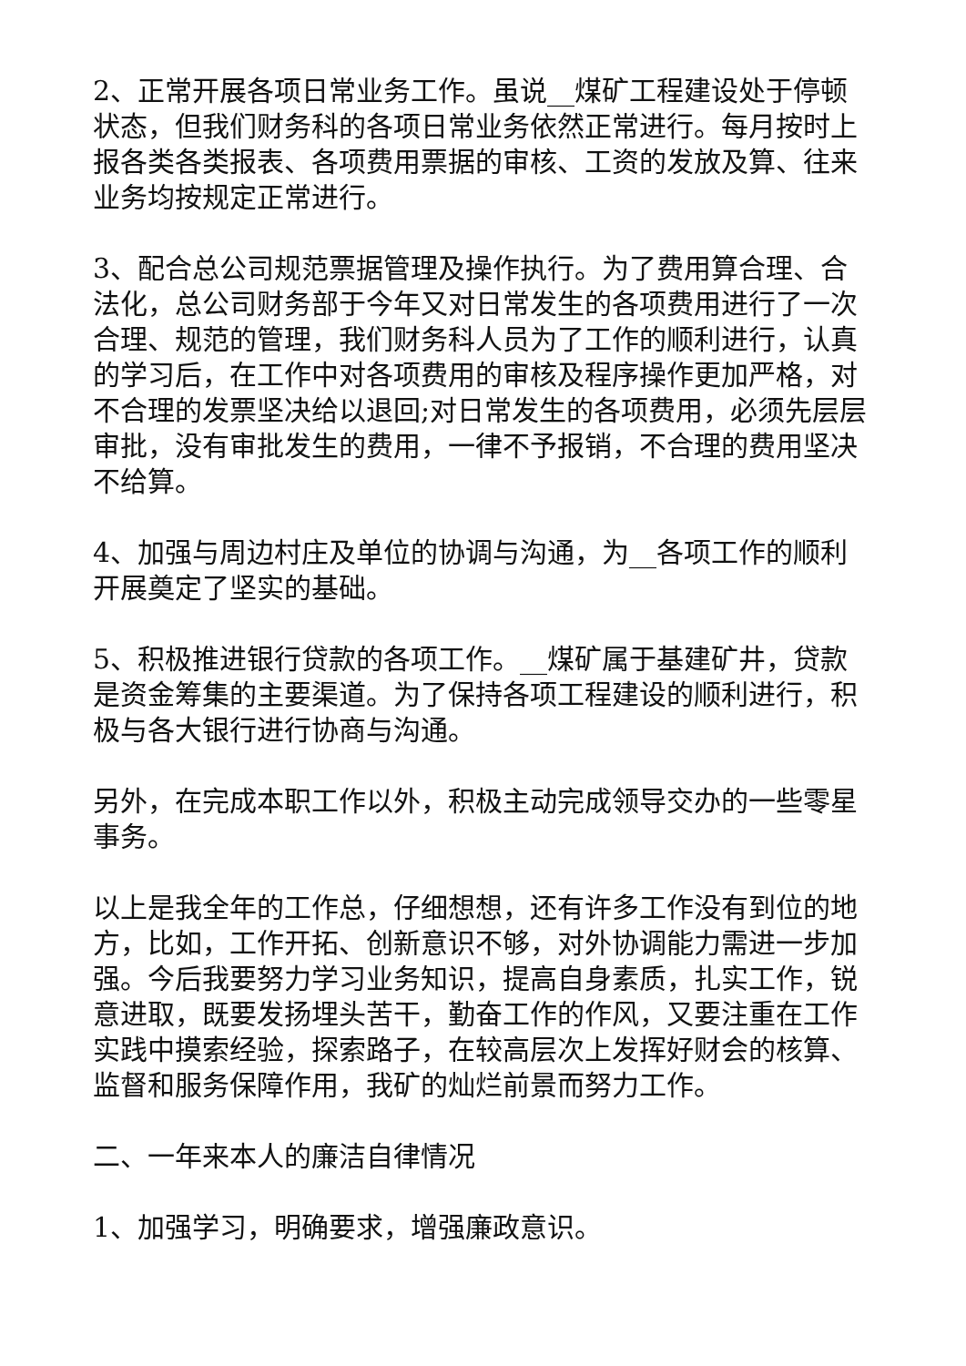2、正常开展各项日常业务工作。虽说__煤矿工程建设处于停顿状态，但我们财务科的各项日常业务依然正常进行。每月按时上报各类各类报表、各项费用票据的审核、工资的发放及算、往来业务均按规定正常进行。
3、配合总公司规范票据管理及操作执行。为了费用算合理、合法化，总公司财务部于今年又对日常发生的各项费用进行了一次合理、规范的管理，我们财务科人员为了工作的顺利进行，认真的学习后，在工作中对各项费用的审核及程序操作更加严格，对不合理的发票坚决给以退回;对日常发生的各项费用，必须先层层审批，没有审批发生的费用，一律不予报销，不合理的费用坚决不给算。
4、加强与周边村庄及单位的协调与沟通，为__各项工作的顺利开展奠定了坚实的基础。
5、积极推进银行贷款的各项工作。__煤矿属于基建矿井，贷款是资金筹集的主要渠道。为了保持各项工程建设的顺利进行，积极与各大银行进行协商与沟通。
另外，在完成本职工作以外，积极主动完成领导交办的一些零星事务。
以上是我全年的工作总，仔细想想，还有许多工作没有到位的地方，比如，工作开拓、创新意识不够，对外协调能力需进一步加强。今后我要努力学习业务知识，提高自身素质，扎实工作，锐意进取，既要发扬埋头苦干，勤奋工作的作风，又要注重在工作实践中摸索经验，探索路子，在较高层次上发挥好财会的核算、监督和服务保障作用，我矿的灿烂前景而努力工作。
二、一年来本人的廉洁自律情况
1、加强学习，明确要求，增强廉政意识。